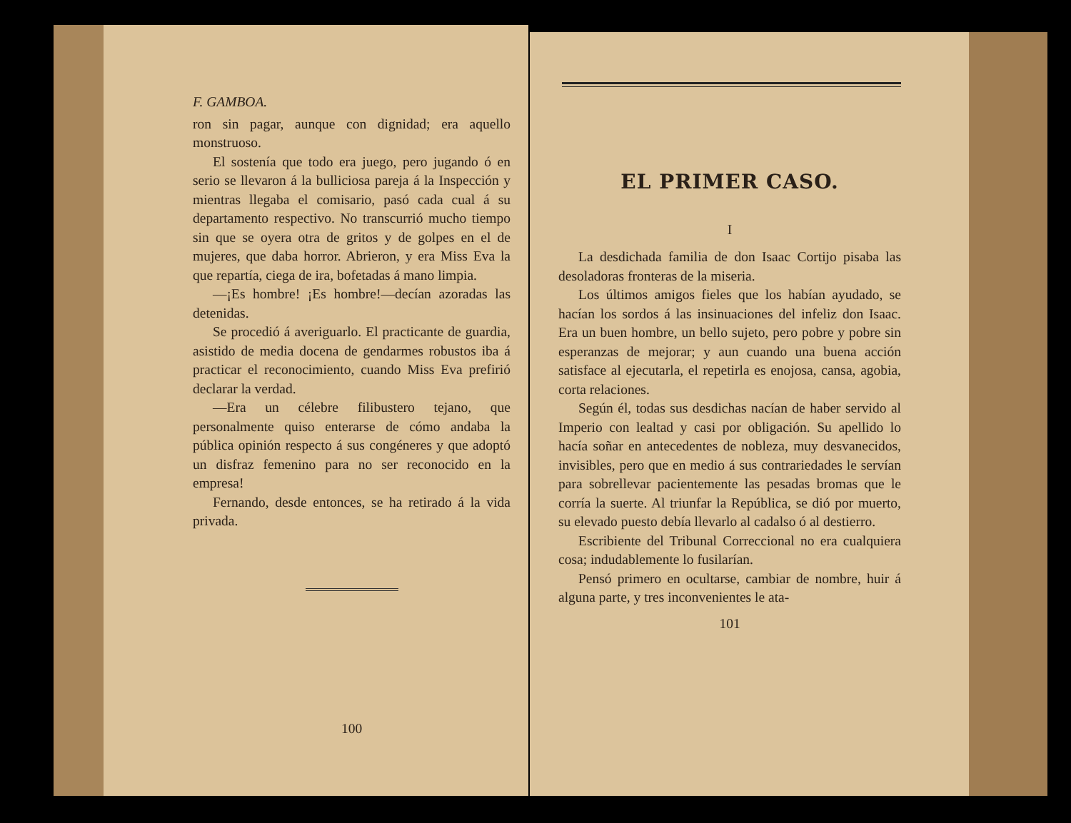F. GAMBOA.
ron sin pagar, aunque con dignidad; era aquello monstruoso.
El sostenía que todo era juego, pero jugando ó en serio se llevaron á la bulliciosa pareja á la Inspección y mientras llegaba el comisario, pasó cada cual á su departamento respectivo. No transcurrió mucho tiempo sin que se oyera otra de gritos y de golpes en el de mujeres, que daba horror. Abrieron, y era Miss Eva la que repartía, ciega de ira, bofetadas á mano limpia.
—¡Es hombre! ¡Es hombre!—decían azoradas las detenidas.
Se procedió á averiguarlo. El practicante de guardia, asistido de media docena de gendarmes robustos iba á practicar el reconocimiento, cuando Miss Eva prefirió declarar la verdad.
—Era un célebre filibustero tejano, que personalmente quiso enterarse de cómo andaba la pública opinión respecto á sus congéneres y que adoptó un disfraz femenino para no ser reconocido en la empresa!
Fernando, desde entonces, se ha retirado á la vida privada.
100
EL PRIMER CASO.
I
La desdichada familia de don Isaac Cortijo pisaba las desoladoras fronteras de la miseria.
Los últimos amigos fieles que los habían ayudado, se hacían los sordos á las insinuaciones del infeliz don Isaac. Era un buen hombre, un bello sujeto, pero pobre y pobre sin esperanzas de mejorar; y aun cuando una buena acción satisface al ejecutarla, el repetirla es enojosa, cansa, agobia, corta relaciones.
Según él, todas sus desdichas nacían de haber servido al Imperio con lealtad y casi por obligación. Su apellido lo hacía soñar en antecedentes de nobleza, muy desvanecidos, invisibles, pero que en medio á sus contrariedades le servían para sobrellevar pacientemente las pesadas bromas que le corría la suerte. Al triunfar la República, se dió por muerto, su elevado puesto debía llevarlo al cadalso ó al destierro.
Escribiente del Tribunal Correccional no era cualquiera cosa; indudablemente lo fusilarían.
Pensó primero en ocultarse, cambiar de nombre, huir á alguna parte, y tres inconvenientes le ata-
101